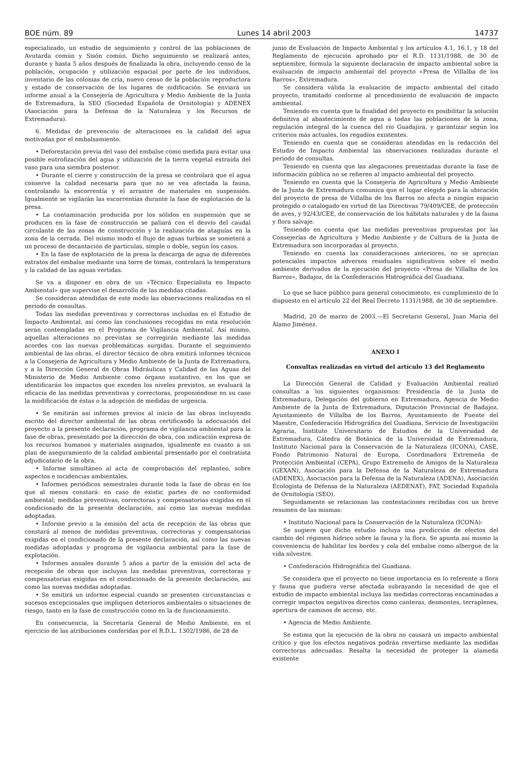BOE núm. 89 Lunes 14 abril 2003 14737
especializado, un estudio de seguimiento y control de las poblaciones de Avutarda común y Sisón común. Dicho seguimiento se realizará antes, durante y hasta 5 años después de finalizada la obra, incluyendo censo de la población, ocupación y utilización espacial por parte de los individuos, inventario de las colonias de cría, nuevo censo de la población reproductora y estado de conservación de los lugares de nidificación. Se enviará un informe anual a la Consejería de Agricultura y Medio Ambiente de la Junta de Extremadura, la SEO (Sociedad Española de Ornitología) y ADENEX (Asociación para la Defensa de la Naturaleza y los Recursos de Extremadura).
6. Medidas de prevención de alteraciones en la calidad del agua motivadas por el embalsamiento.
• Deforestación previa del vaso del embalse como medida para evitar una posible eutrofización del agua y utilización de la tierra vegetal extraída del vaso para una siembra posterior.
• Durante el cierre y construcción de la presa se controlará que el agua conserve la calidad necesaria para que no se vea afectada la fauna, controlando la escorrentía y el arrastre de materiales en suspensión. Igualmente se vigilarán las escorrentías durante la fase de explotación de la presa.
• La contaminación producida por los sólidos en suspensión que se producen en la fase de construcción se paliará con el desvío del caudal circulante de las zonas de construcción y la realización de ataguías en la zona de la cerrada. Del mismo modo el flujo de aguas turbias se someterá a un proceso de decantación de partículas, simple o doble, según los casos.
• En la fase de explotación de la presa la descarga de agua de diferentes estratos del embalse mediante una torre de tomas, controlará la temperatura y la calidad de las aguas vertidas.
Se va a disponer en obra de un «Técnico Especialista en Impacto Ambiental» que supervise el desarrollo de las medidas citadas.
Se consideran atendidas de este modo las observaciones realizadas en el periodo de consultas.
Todas las medidas preventivas y correctoras incluidas en el Estudio de Impacto Ambiental, así como las conclusiones recogidas en esta resolución serán contempladas en el Programa de Vigilancia Ambiental. Así mismo, aquellas alteraciones no previstas se corregirán mediante las medidas acordes con las nuevas problemáticas surgidas. Durante el seguimiento ambiental de las obras, el director técnico de obra emitirá informes técnicos a la Consejería de Agricultura y Medio Ambiente de la Junta de Extremadura, y a la Dirección General de Obras Hidráulicas y Calidad de las Aguas del Ministerio de Medio Ambiente como órgano sustantivo, en los que se identificarán los impactos que exceden los niveles previstos, se evaluará la eficacia de las medidas preventivas y correctoras, proponiéndose en su caso la modificación de éstas o la adopción de medidas de urgencia.
• Se emitirán así informes previos al inicio de las obras incluyendo escrito del director ambiental de las obras certificando la adecuación del proyecto a la presente declaración, programa de vigilancia ambiental para la fase de obras, presentado por la dirección de obra, con indicación expresa de los recursos humanos y materiales asignados, igualmente en cuanto a un plan de aseguramiento de la calidad ambiental presentado por el contratista adjudicatario de la obra.
• Informe simultáneo al acta de comprobación del replanteo, sobre aspectos e incidencias ambientales.
• Informes periódicos semestrales durante toda la fase de obras en los que al menos constará: en caso de existir, partes de no conformidad ambiental; medidas preventivas, correctoras y compensatorias exigidas en el condicionado de la presente declaración, así como las nuevas medidas adoptadas.
• Informe previo a la emisión del acta de recepción de las obras que constará al menos de medidas preventivas, correctoras y compensatorias exigidas en el condicionado de la presente declaración, así como las nuevas medidas adoptadas y programa de vigilancia ambiental para la fase de explotación.
• Informes anuales durante 5 años a partir de la emisión del acta de recepción de obras que incluyan las medidas preventivas, correctoras y compensatorias exigidas en el condicionado de la presente declaración, así como las nuevas medidas adoptadas.
• Se emitirá un informe especial cuando se presenten circunstancias o sucesos excepcionales que impliquen deterioros ambientales o situaciones de riesgo, tanto en la fase de construcción como en la de funcionamiento.
En consecuencia, la Secretaría General de Medio Ambiente, en el ejercicio de las atribuciones conferidas por el R.D.L. 1302/1986, de 28 de
junio de Evaluación de Impacto Ambiental y los artículos 4.1, 16.1, y 18 del Reglamento de ejecución aprobado por el R.D. 1131/1988, de 30 de septiembre, formula la siguiente declaración de impacto ambiental sobre la evaluación de impacto ambiental del proyecto «Presa de Villalba de los Barros», Extremadura.
Se considera válida la evaluación de impacto ambiental del citado proyecto, tramitado conforme al procedimiento de evaluación de impacto ambiental.
Teniendo en cuenta que la finalidad del proyecto es posibilitar la solución definitiva al abastecimiento de agua a todas las poblaciones de la zona, regulación integral de la cuenca del río Guadajira, y garantizar según los criterios más actuales, los regadíos existentes.
Teniendo en cuenta que se consideran atendidas en la redacción del Estudio de Impacto Ambiental las observaciones realizadas durante el periodo de consultas.
Teniendo en cuenta que las alegaciones presentadas durante la fase de información pública no se refieren al impacto ambiental del proyecto.
Teniendo en cuenta que la Consejería de Agricultura y Medio Ambiente de la Junta de Extremadura comunica que el lugar elegido para la ubicación del proyecto de presa de Villalba de los Barros no afecta a ningún espacio protegido o catalogado en virtud de las Directivas 79/409/CEE, de protección de aves, y 92/43/CEE, de conservación de los hábitats naturales y de la fauna y flora salvaje.
Teniendo en cuenta que las medidas preventivas propuestas por las Consejerías de Agricultura y Medio Ambiente y de Cultura de la Junta de Extremadura son incorporadas al proyecto.
Teniendo en cuenta las consideraciones anteriores, no se aprecian potenciales impactos adversos residuales significativos sobre el medio ambiente derivados de la ejecución del proyecto «Presa de Villalba de los Barros», Badajoz, de la Confederación Hidrográfica del Guadiana.
Lo que se hace público para general conocimiento, en cumplimiento de lo dispuesto en el artículo 22 del Real Decreto 1131/1988, de 30 de septiembre.
Madrid, 20 de marzo de 2003.—El Secretario General, Juan María del Álamo Jiménez.
ANEXO I
Consultas realizadas en virtud del artículo 13 del Reglamento
La Dirección General de Calidad y Evaluación Ambiental realizó consultas a los siguientes organismos: Presidencia de la Junta de Extremadura, Delegación del gobierno en Extremadura, Agencia de Medio Ambiente de la Junta de Extremadura, Diputación Provincial de Badajoz, Ayuntamiento de Villalba de los Barros, Ayuntamiento de Fuente del Maestre, Confederación Hidrográfica del Guadiana, Servicio de Investigación Agraria, Instituto Universitario de Estudios de la Universidad de Extremadura, Cátedra de Botánica de la Universidad de Extremadura, Instituto Nacional para la Conservación de la Naturaleza (ICONA), CASE, Fondo Patrimonio Natural de Europa, Coordinadora Extremeña de Protección Ambiental (CEPA), Grupo Extremeño de Amigos de la Naturaleza (GEXAN), Asociación para la Defensa de la Naturaleza de Extremadura (ADENEX), Asociación para la Defensa de la Naturaleza (ADENA), Asociación Ecologista de Defensa de la Naturaleza (AEDENAT), FAT, Sociedad Española de Ornitología (SEO).
Seguidamente se relacionan las contestaciones recibidas con un breve resumen de las mismas:
• Instituto Nacional para la Conservación de la Naturaleza (ICONA):
Se sugiere que dicho estudio incluya una predicción de efectos del cambio del régimen hídrico sobre la fauna y la flora. Se apunta así mismo la conveniencia de habilitar los bordes y cola del embalse como albergue de la vida silvestre.
• Confederación Hidrográfica del Guadiana.
Se considera que el proyecto no tiene importancia en lo referente a flora y fauna que pudiera verse afectada subrayando la necesidad de que el estudio de impacto ambiental incluya las medidas correctoras encaminadas a corregir impactos negativos directos como canteras, desmontes, terraplenes, apertura de caminos de acceso, etc.
• Agencia de Medio Ambiente.
Se estima que la ejecución de la obra no causará un impacto ambiental crítico y que los efectos negativos podrán revertirse mediante las medidas correctoras adecuadas. Resalta la necesidad de proteger la alameda existente